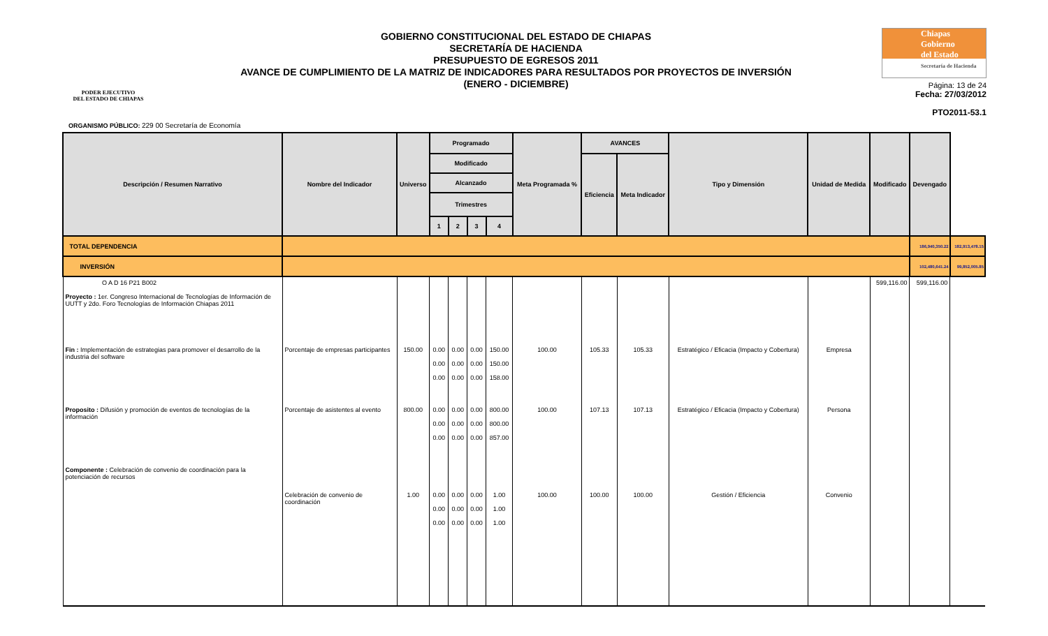PODER EJECUTIVO
DEL ESTADO DE CHIAPAS
GOBIERNO CONSTITUCIONAL DEL ESTADO DE CHIAPAS
SECRETARÍA DE HACIENDA
PRESUPUESTO DE EGRESOS 2011
AVANCE DE CUMPLIMIENTO DE LA MATRIZ DE INDICADORES PARA RESULTADOS POR PROYECTOS DE INVERSIÓN
(ENERO - DICIEMBRE)
Chiapas
Gobierno
del Estado
Secretaría de Hacienda
Página: 13 de 24
Fecha: 27/03/2012
PTO2011-53.1
ORGANISMO PÚBLICO: 229 00 Secretaría de Economía
| Descripción / Resumen Narrativo | Nombre del Indicador | Universo | Programado | | | | Meta Programada % | AVANCES | | Tipo y Dimensión | Unidad de Medida | Modificado | Devengado | |
| --- | --- | --- | --- | --- | --- | --- | --- | --- | --- | --- | --- | --- | --- | --- |
| | | | Modificado | | | | | Eficiencia | Meta Indicador | | | | | |
| | | | Alcanzado | | | | | | | | | | | |
| | | | Trimestres | | | | | | | | | | | |
| | | | 1 | 2 | 3 | 4 | | | | | | | | |
| TOTAL DEPENDENCIA | | | | | | | | | | | | | 186,940,350.22 | 182,913,478.15 |
| INVERSIÓN | | | | | | | | | | | | | 102,480,641.24 | 99,852,005.85 |
| O A D 16 P21 B002 Proyecto : 1er. Congreso Internacional de Tecnologías de Información de UUTT y 2do. Foro Tecnologías de Información Chiapas 2011 | | | | | | | | | | | | 599,116.00 | 599,116.00 | |
| Fin : Implementación de estrategias para promover el desarrollo de la industria del software | Porcentaje de empresas participantes | 150.00 | 0.00 0.00 0.00 | 0.00 0.00 0.00 | 0.00 0.00 0.00 | 150.00 150.00 158.00 | 100.00 | 105.33 | 105.33 | Estratégico / Eficacia (Impacto y Cobertura) | Empresa | | | |
| Proposito : Difusión y promoción de eventos de tecnologías de la información | Porcentaje de asistentes al evento | 800.00 | 0.00 0.00 0.00 | 0.00 0.00 0.00 | 0.00 0.00 0.00 | 800.00 800.00 857.00 | 100.00 | 107.13 | 107.13 | Estratégico / Eficacia (Impacto y Cobertura) | Persona | | | |
| Componente : Celebración de convenio de coordinación para la potenciación de recursos | | | | | | | | | | | | | | |
| | Celebración de convenio de coordinación | 1.00 | 0.00 0.00 0.00 | 0.00 0.00 0.00 | 0.00 0.00 0.00 | 1.00 1.00 1.00 | 100.00 | 100.00 | 100.00 | Gestión / Eficiencia | Convenio | | | |